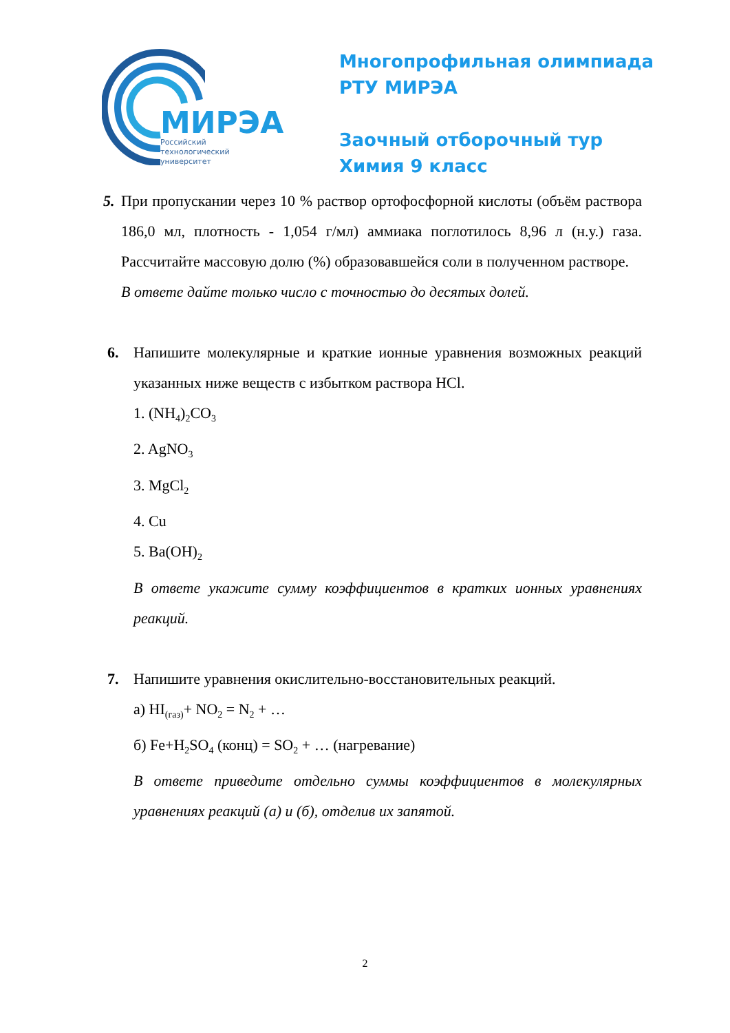МИРЭА
Российский
технологический
университет
Многопрофильная олимпиада
РТУ МИРЭА
Заочный отборочный тур
Химия 9 класс
5.
При пропускании через 10 % раствор ортофосфорной кислоты (объём раствора 186,0 мл, плотность - 1,054 г/мл) аммиака поглотилось 8,96 л (н.у.) газа. Рассчитайте массовую долю (%) образовавшейся соли в полученном растворе.
В ответе дайте только число с точностью до десятых долей.
6. Напишите молекулярные и краткие ионные уравнения возможных реакций указанных ниже веществ с избытком раствора HCl.
1. (NH<sub>4</sub>)<sub>2</sub>CO<sub>3</sub>
2. AgNO<sub>3</sub>
3. MgCl<sub>2</sub>
4. Cu
5. Ba(OH)<sub>2</sub>
В ответе укажите сумму коэффициентов в кратких ионных уравнениях реакций.
7. Напишите уравнения окислительно-восстановительных реакций.
а) HI<sub>(газ)</sub>+ NO<sub>2</sub> = N<sub>2</sub> + …
б) Fe+H<sub>2</sub>SO<sub>4</sub> (конц) = SO<sub>2</sub> + … (нагревание)
В ответе приведите отдельно суммы коэффициентов в молекулярных уравнениях реакций (а) и (б), отделив их запятой.
2